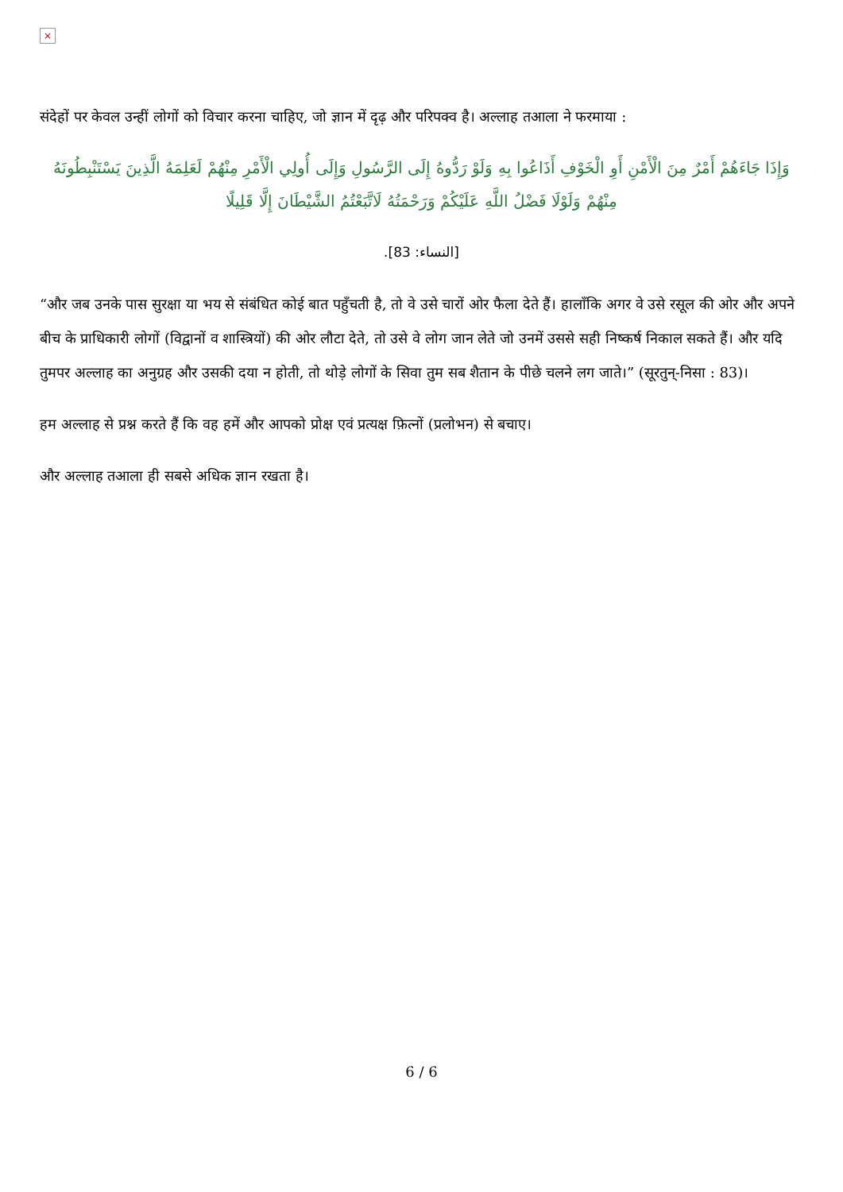×
संदेहों पर केवल उन्हीं लोगों को विचार करना चाहिए, जो ज्ञान में दृढ़ और परिपक्व है। अल्लाह तआला ने फरमाया :
وَإِذَا جَاءَهُمْ أَمْرٌ مِنَ الْأَمْنِ أَوِ الْخَوْفِ أَذَاعُوا بِهِ وَلَوْ رَدُّوهُ إِلَى الرَّسُولِ وَإِلَى أُولِي الْأَمْرِ مِنْهُمْ لَعَلِمَهُ الَّذِينَ يَسْتَنْبِطُونَهُ مِنْهُمْ وَلَوْلَا فَضْلُ اللَّهِ عَلَيْكُمْ وَرَحْمَتُهُ لَاتَّبَعْتُمُ الشَّيْطَانَ إِلَّا قَلِيلًا
[النساء: 83].
“और जब उनके पास सुरक्षा या भय से संबंधित कोई बात पहुँचती है, तो वे उसे चारों ओर फैला देते हैं। हालाँकि अगर वे उसे रसूल की ओर और अपने बीच के प्राधिकारी लोगों (विद्वानों व शास्त्रियों) की ओर लौटा देते, तो उसे वे लोग जान लेते जो उनमें उससे सही निष्कर्ष निकाल सकते हैं। और यदि तुमपर अल्लाह का अनुग्रह और उसकी दया न होती, तो थोड़े लोगों के सिवा तुम सब शैतान के पीछे चलने लग जाते।” (सूरतुन्-निसा : 83)।
हम अल्लाह से प्रश्न करते हैं कि वह हमें और आपको प्रोक्ष एवं प्रत्यक्ष फ़ित्नों (प्रलोभन) से बचाए।
और अल्लाह तआला ही सबसे अधिक ज्ञान रखता है।
6 / 6